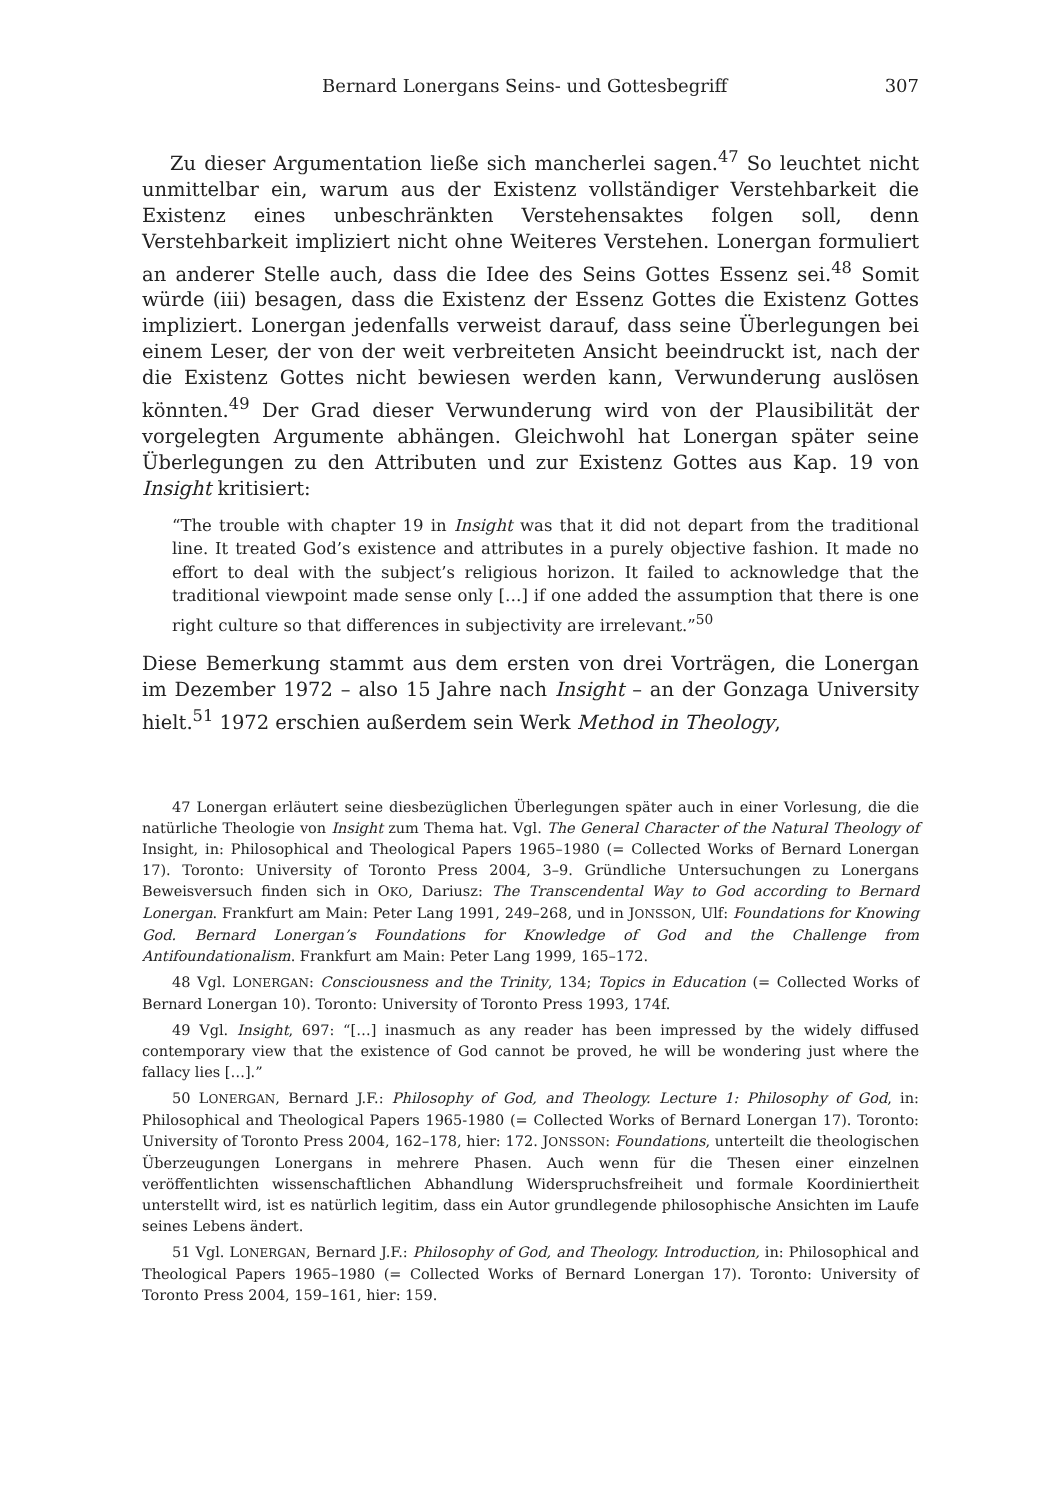Bernard Lonergans Seins- und Gottesbegriff 307
Zu dieser Argumentation ließe sich mancherlei sagen.<sup>47</sup> So leuchtet nicht unmittelbar ein, warum aus der Existenz vollständiger Verstehbarkeit die Existenz eines unbeschränkten Verstehensaktes folgen soll, denn Verstehbarkeit impliziert nicht ohne Weiteres Verstehen. Lonergan formuliert an anderer Stelle auch, dass die Idee des Seins Gottes Essenz sei.<sup>48</sup> Somit würde (iii) besagen, dass die Existenz der Essenz Gottes die Existenz Gottes impliziert. Lonergan jedenfalls verweist darauf, dass seine Überlegungen bei einem Leser, der von der weit verbreiteten Ansicht beeindruckt ist, nach der die Existenz Gottes nicht bewiesen werden kann, Verwunderung auslösen könnten.<sup>49</sup> Der Grad dieser Verwunderung wird von der Plausibilität der vorgelegten Argumente abhängen. Gleichwohl hat Lonergan später seine Überlegungen zu den Attributen und zur Existenz Gottes aus Kap. 19 von Insight kritisiert:
“The trouble with chapter 19 in Insight was that it did not depart from the traditional line. It treated God’s existence and attributes in a purely objective fashion. It made no effort to deal with the subject’s religious horizon. It failed to acknowledge that the traditional viewpoint made sense only […] if one added the assumption that there is one right culture so that differences in subjectivity are irrelevant.”<sup>50</sup>
Diese Bemerkung stammt aus dem ersten von drei Vorträgen, die Lonergan im Dezember 1972 – also 15 Jahre nach Insight – an der Gonzaga University hielt.<sup>51</sup> 1972 erschien außerdem sein Werk Method in Theology,
47 Lonergan erläutert seine diesbezüglichen Überlegungen später auch in einer Vorlesung, die die natürliche Theologie von Insight zum Thema hat. Vgl. The General Character of the Natural Theology of Insight, in: Philosophical and Theological Papers 1965–1980 (= Collected Works of Bernard Lonergan 17). Toronto: University of Toronto Press 2004, 3–9. Gründliche Untersuchungen zu Lonergans Beweisversuch finden sich in OKO, Dariusz: The Transcendental Way to God according to Bernard Lonergan. Frankfurt am Main: Peter Lang 1991, 249–268, und in JONSSON, Ulf: Foundations for Knowing God. Bernard Lonergan’s Foundations for Knowledge of God and the Challenge from Antifoundationalism. Frankfurt am Main: Peter Lang 1999, 165–172.
48 Vgl. LONERGAN: Consciousness and the Trinity, 134; Topics in Education (= Collected Works of Bernard Lonergan 10). Toronto: University of Toronto Press 1993, 174f.
49 Vgl. Insight, 697: “[…] inasmuch as any reader has been impressed by the widely diffused contemporary view that the existence of God cannot be proved, he will be wondering just where the fallacy lies […].”
50 LONERGAN, Bernard J.F.: Philosophy of God, and Theology. Lecture 1: Philosophy of God, in: Philosophical and Theological Papers 1965-1980 (= Collected Works of Bernard Lonergan 17). Toronto: University of Toronto Press 2004, 162–178, hier: 172. JONSSON: Foundations, unterteilt die theologischen Überzeugungen Lonergans in mehrere Phasen. Auch wenn für die Thesen einer einzelnen veröffentlichten wissenschaftlichen Abhandlung Widerspruchsfreiheit und formale Koordiniertheit unterstellt wird, ist es natürlich legitim, dass ein Autor grundlegende philosophische Ansichten im Laufe seines Lebens ändert.
51 Vgl. LONERGAN, Bernard J.F.: Philosophy of God, and Theology. Introduction, in: Philosophical and Theological Papers 1965–1980 (= Collected Works of Bernard Lonergan 17). Toronto: University of Toronto Press 2004, 159–161, hier: 159.